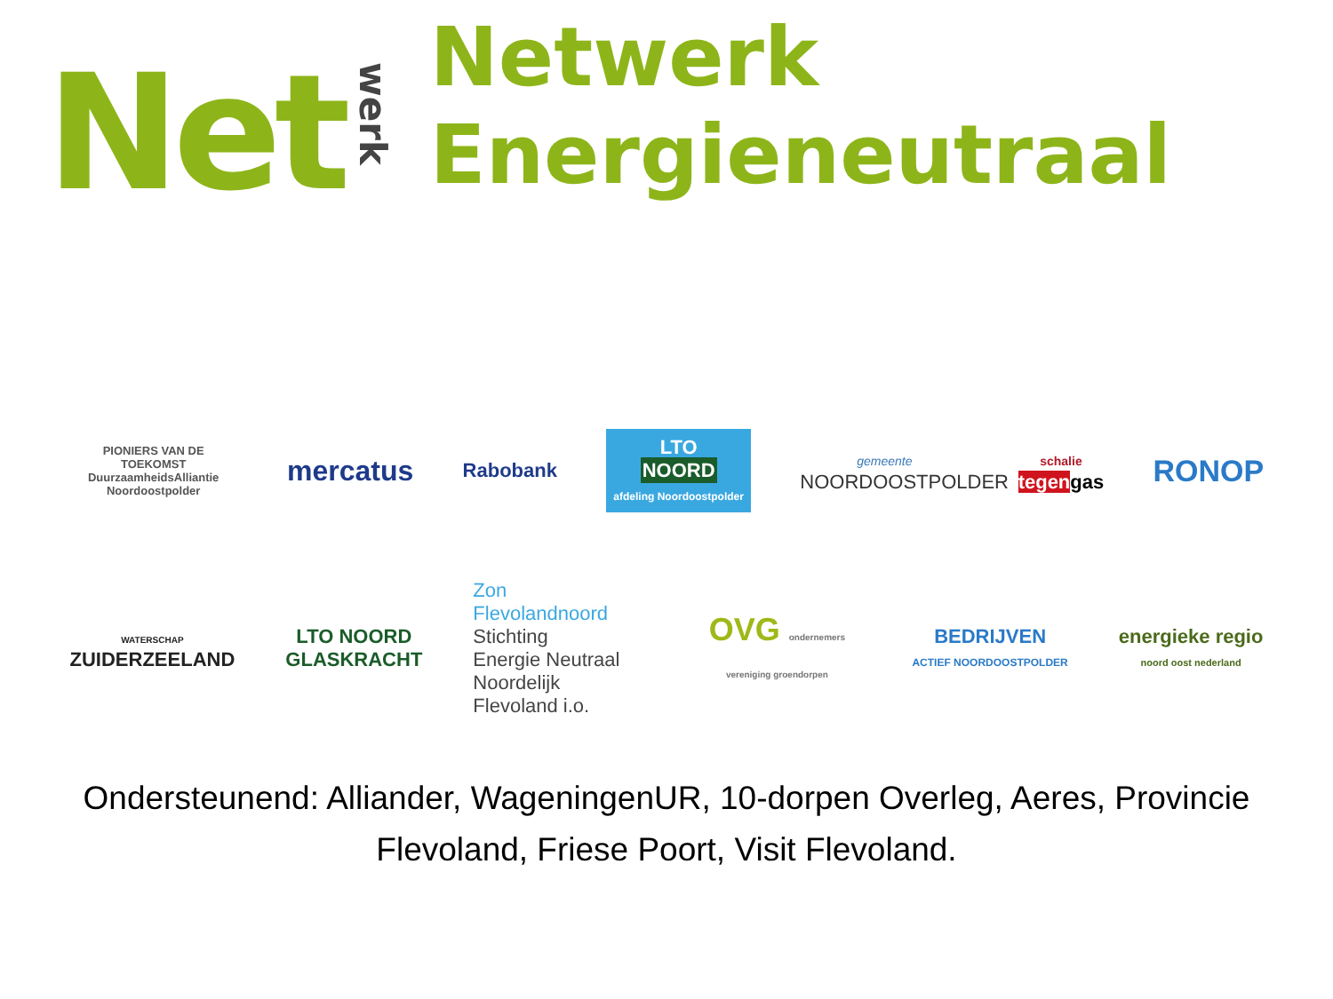Net
werk
Netwerk
Energieneutraal
PIONIERS VAN DE TOEKOMST
DuurzaamheidsAlliantie Noordoostpolder
mercatus
Rabobank
LTO
NOORD
afdeling Noordoostpolder
gemeente
NOORDOOSTPOLDER
schalie
tegengas
RONOP
WATERSCHAP
ZUIDERZEELAND
LTO NOORD
GLASKRACHT
Zon Flevolandnoord
Stichting
Energie Neutraal
Noordelijk Flevoland i.o.
OVG ondernemers vereniging groendorpen
BEDRIJVEN
ACTIEF NOORDOOSTPOLDER
energieke regio
noord oost nederland
Ondersteunend: Alliander, WageningenUR, 10-dorpen Overleg, Aeres, Provincie Flevoland, Friese Poort, Visit Flevoland.